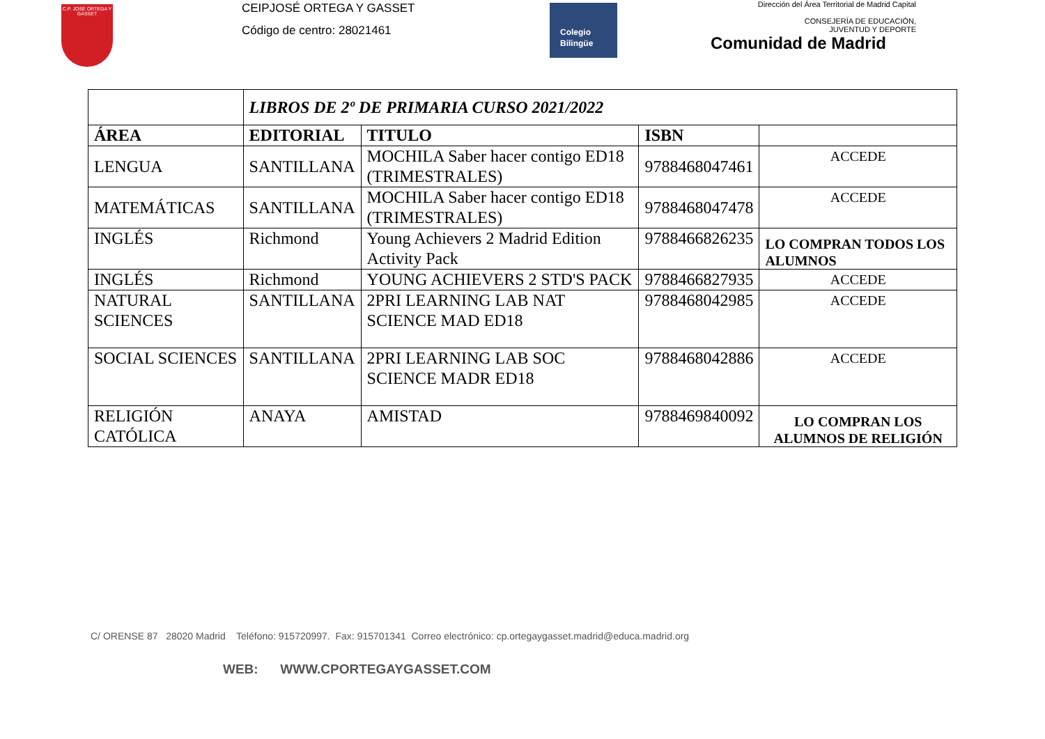C.P. JOSÉ ORTEGA Y GASSET
CEIPJOSÉ ORTEGA Y GASSET
Código de centro: 28021461
Colegio
Bilingüe
Dirección del Área Territorial de Madrid Capital
CONSEJERÍA DE EDUCACIÓN,
JUVENTUD Y DEPORTE
Comunidad de Madrid
| | LIBROS DE 2º DE PRIMARIA CURSO 2021/2022 | | | |
| ÁREA | EDITORIAL | TITULO | ISBN | |
| LENGUA | SANTILLANA | MOCHILA Saber hacer contigo ED18 (TRIMESTRALES) | 9788468047461 | ACCEDE |
| MATEMÁTICAS | SANTILLANA | MOCHILA Saber hacer contigo ED18 (TRIMESTRALES) | 9788468047478 | ACCEDE |
| INGLÉS | Richmond | Young Achievers 2 Madrid Edition Activity Pack | 9788466826235 | LO COMPRAN TODOS LOS ALUMNOS |
| INGLÉS | Richmond | YOUNG ACHIEVERS 2 STD'S PACK | 9788466827935 | ACCEDE |
| NATURAL SCIENCES | SANTILLANA | 2PRI LEARNING LAB NAT SCIENCE MAD ED18 | 9788468042985 | ACCEDE |
| SOCIAL SCIENCES | SANTILLANA | 2PRI LEARNING LAB SOC SCIENCE MADR ED18 | 9788468042886 | ACCEDE |
| RELIGIÓN CATÓLICA | ANAYA | AMISTAD | 9788469840092 | LO COMPRAN LOS ALUMNOS DE RELIGIÓN |
C/ ORENSE 87 28020 Madrid Teléfono: 915720997. Fax: 915701341 Correo electrónico: cp.ortegaygasset.madrid@educa.madrid.org
WEB: WWW.CPORTEGAYGASSET.COM